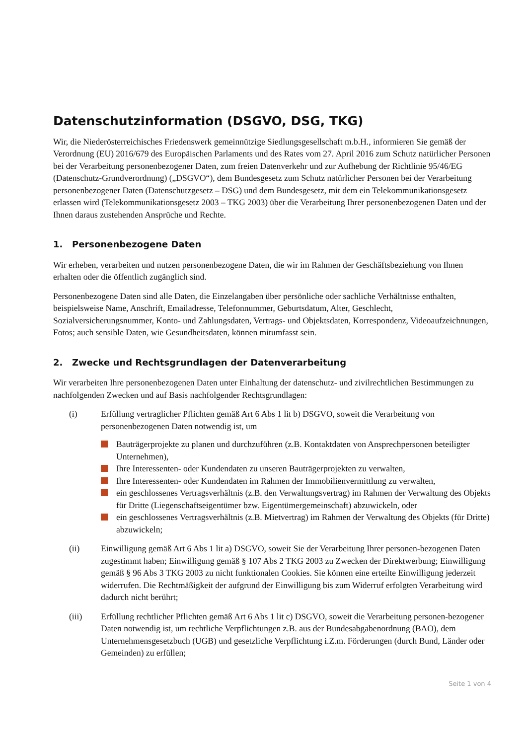Datenschutzinformation (DSGVO, DSG, TKG)
Wir, die Niederösterreichisches Friedenswerk gemeinnützige Siedlungsgesellschaft m.b.H., informieren Sie gemäß der Verordnung (EU) 2016/679 des Europäischen Parlaments und des Rates vom 27. April 2016 zum Schutz natürlicher Personen bei der Verarbeitung personenbezogener Daten, zum freien Datenverkehr und zur Aufhebung der Richtlinie 95/46/EG (Datenschutz-Grundverordnung) („DSGVO“), dem Bundesgesetz zum Schutz natürlicher Personen bei der Verarbeitung personenbezogener Daten (Datenschutzgesetz – DSG) und dem Bundesgesetz, mit dem ein Telekommunikationsgesetz erlassen wird (Telekommunikationsgesetz 2003 – TKG 2003) über die Verarbeitung Ihrer personenbezogenen Daten und der Ihnen daraus zustehenden Ansprüche und Rechte.
1. Personenbezogene Daten
Wir erheben, verarbeiten und nutzen personenbezogene Daten, die wir im Rahmen der Geschäftsbeziehung von Ihnen erhalten oder die öffentlich zugänglich sind.
Personenbezogene Daten sind alle Daten, die Einzelangaben über persönliche oder sachliche Verhältnisse enthalten, beispielsweise Name, Anschrift, Emailadresse, Telefonnummer, Geburtsdatum, Alter, Geschlecht, Sozialversicherungsnummer, Konto- und Zahlungsdaten, Vertrags- und Objektsdaten, Korrespondenz, Videoaufzeichnungen, Fotos; auch sensible Daten, wie Gesundheitsdaten, können mitumfasst sein.
2. Zwecke und Rechtsgrundlagen der Datenverarbeitung
Wir verarbeiten Ihre personenbezogenen Daten unter Einhaltung der datenschutz- und zivilrechtlichen Bestimmungen zu nachfolgenden Zwecken und auf Basis nachfolgender Rechtsgrundlagen:
(i) Erfüllung vertraglicher Pflichten gemäß Art 6 Abs 1 lit b) DSGVO, soweit die Verarbeitung von personenbezogenen Daten notwendig ist, um
Bauträgerprojekte zu planen und durchzuführen (z.B. Kontaktdaten von Ansprechpersonen beteiligter Unternehmen),
Ihre Interessenten- oder Kundendaten zu unseren Bauträgerprojekten zu verwalten,
Ihre Interessenten- oder Kundendaten im Rahmen der Immobilienvermittlung zu verwalten,
ein geschlossenes Vertragsverhältnis (z.B. den Verwaltungsvertrag) im Rahmen der Verwaltung des Objekts für Dritte (Liegenschaftseigentümer bzw. Eigentümergemeinschaft) abzuwickeln, oder
ein geschlossenes Vertragsverhältnis (z.B. Mietvertrag) im Rahmen der Verwaltung des Objekts (für Dritte) abzuwickeln;
(ii) Einwilligung gemäß Art 6 Abs 1 lit a) DSGVO, soweit Sie der Verarbeitung Ihrer personen-bezogenen Daten zugestimmt haben; Einwilligung gemäß § 107 Abs 2 TKG 2003 zu Zwecken der Direktwerbung; Einwilligung gemäß § 96 Abs 3 TKG 2003 zu nicht funktionalen Cookies. Sie können eine erteilte Einwilligung jederzeit widerrufen. Die Rechtmäßigkeit der aufgrund der Einwilligung bis zum Widerruf erfolgten Verarbeitung wird dadurch nicht berührt;
(iii) Erfüllung rechtlicher Pflichten gemäß Art 6 Abs 1 lit c) DSGVO, soweit die Verarbeitung personen-bezogener Daten notwendig ist, um rechtliche Verpflichtungen z.B. aus der Bundesabgabenordnung (BAO), dem Unternehmensgesetzbuch (UGB) und gesetzliche Verpflichtung i.Z.m. Förderungen (durch Bund, Länder oder Gemeinden) zu erfüllen;
Seite 1 von 4